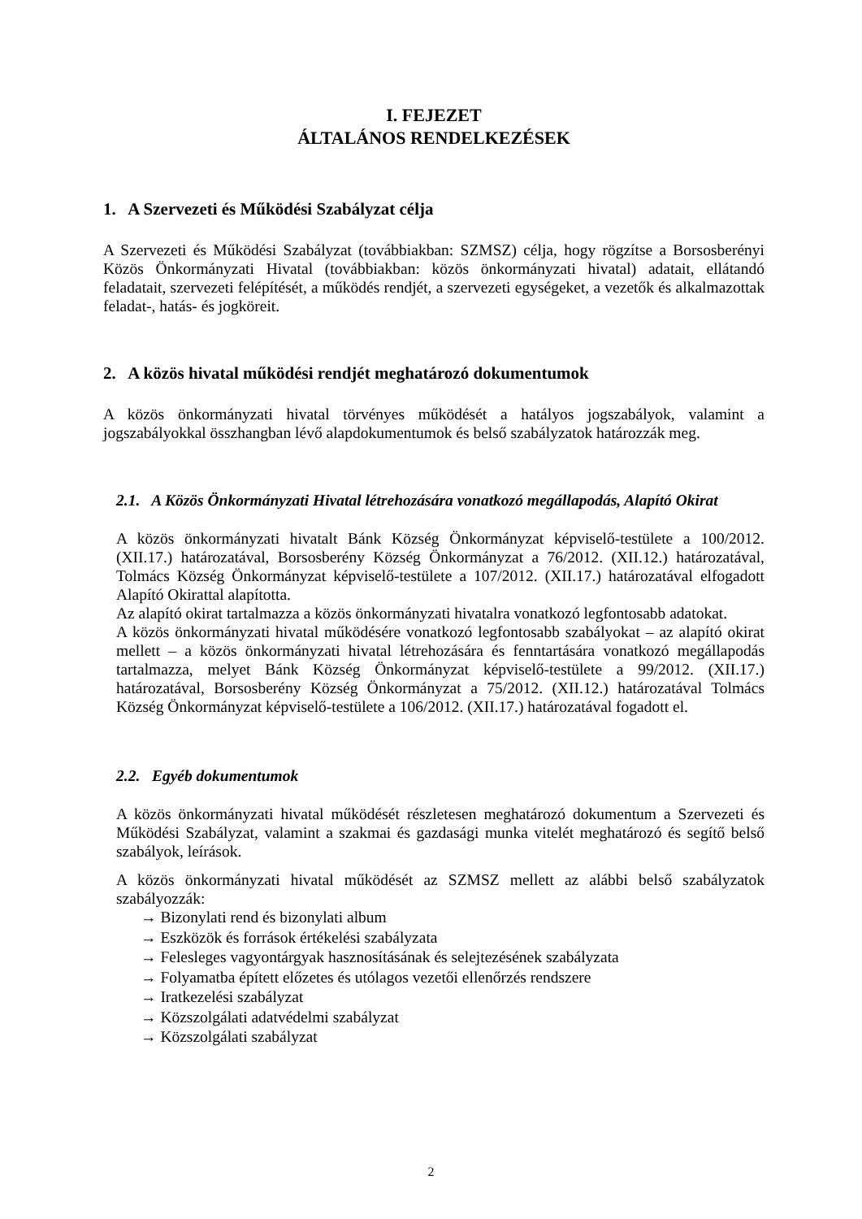I. FEJEZET
ÁLTALÁNOS RENDELKEZÉSEK
1. A Szervezeti és Működési Szabályzat célja
A Szervezeti és Működési Szabályzat (továbbiakban: SZMSZ) célja, hogy rögzítse a Borsosberényi Közös Önkormányzati Hivatal (továbbiakban: közös önkormányzati hivatal) adatait, ellátandó feladatait, szervezeti felépítését, a működés rendjét, a szervezeti egységeket, a vezetők és alkalmazottak feladat-, hatás- és jogköreit.
2. A közös hivatal működési rendjét meghatározó dokumentumok
A közös önkormányzati hivatal törvényes működését a hatályos jogszabályok, valamint a jogszabályokkal összhangban lévő alapdokumentumok és belső szabályzatok határozzák meg.
2.1. A Közös Önkormányzati Hivatal létrehozására vonatkozó megállapodás, Alapító Okirat
A közös önkormányzati hivatalt Bánk Község Önkormányzat képviselő-testülete a 100/2012. (XII.17.) határozatával, Borsosberény Község Önkormányzat a 76/2012. (XII.12.) határozatával, Tolmács Község Önkormányzat képviselő-testülete a 107/2012. (XII.17.) határozatával elfogadott Alapító Okirattal alapította.
Az alapító okirat tartalmazza a közös önkormányzati hivatalra vonatkozó legfontosabb adatokat.
A közös önkormányzati hivatal működésére vonatkozó legfontosabb szabályokat – az alapító okirat mellett – a közös önkormányzati hivatal létrehozására és fenntartására vonatkozó megállapodás tartalmazza, melyet Bánk Község Önkormányzat képviselő-testülete a 99/2012. (XII.17.) határozatával, Borsosberény Község Önkormányzat a 75/2012. (XII.12.) határozatával Tolmács Község Önkormányzat képviselő-testülete a 106/2012. (XII.17.) határozatával fogadott el.
2.2. Egyéb dokumentumok
A közös önkormányzati hivatal működését részletesen meghatározó dokumentum a Szervezeti és Működési Szabályzat, valamint a szakmai és gazdasági munka vitelét meghatározó és segítő belső szabályok, leírások.
A közös önkormányzati hivatal működését az SZMSZ mellett az alábbi belső szabályzatok szabályozzák:
→ Bizonylati rend és bizonylati album
→ Eszközök és források értékelési szabályzata
→ Felesleges vagyontárgyak hasznosításának és selejtezésének szabályzata
→ Folyamatba épített előzetes és utólagos vezetői ellenőrzés rendszere
→ Iratkezelési szabályzat
→ Közszolgálati adatvédelmi szabályzat
→ Közszolgálati szabályzat
2